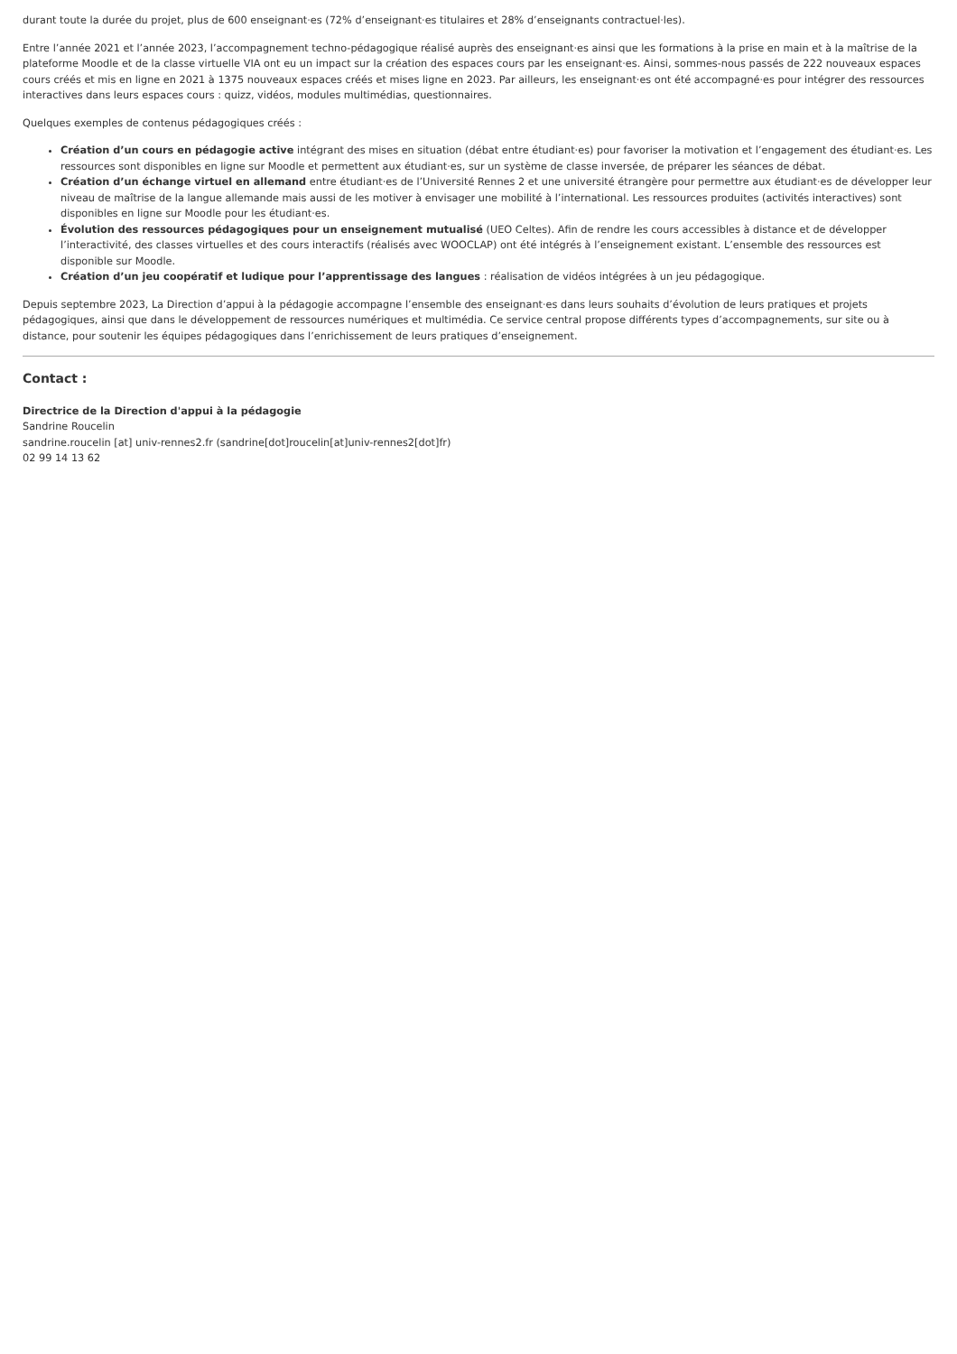durant toute la durée du projet, plus de 600 enseignant·es (72% d’enseignant·es titulaires et 28% d’enseignants contractuel·les).
Entre l’année 2021 et l’année 2023, l’accompagnement techno-pédagogique réalisé auprès des enseignant·es ainsi que les formations à la prise en main et à la maîtrise de la plateforme Moodle et de la classe virtuelle VIA ont eu un impact sur la création des espaces cours par les enseignant·es. Ainsi, sommes-nous passés de 222 nouveaux espaces cours créés et mis en ligne en 2021 à 1375 nouveaux espaces créés et mises ligne en 2023. Par ailleurs, les enseignant·es ont été accompagné·es pour intégrer des ressources interactives dans leurs espaces cours : quizz, vidéos, modules multimédias, questionnaires.
Quelques exemples de contenus pédagogiques créés :
Création d’un cours en pédagogie active intégrant des mises en situation (débat entre étudiant·es) pour favoriser la motivation et l’engagement des étudiant·es. Les ressources sont disponibles en ligne sur Moodle et permettent aux étudiant·es, sur un système de classe inversée, de préparer les séances de débat.
Création d’un échange virtuel en allemand entre étudiant·es de l’Université Rennes 2 et une université étrangère pour permettre aux étudiant·es de développer leur niveau de maîtrise de la langue allemande mais aussi de les motiver à envisager une mobilité à l’international. Les ressources produites (activités interactives) sont disponibles en ligne sur Moodle pour les étudiant·es.
Évolution des ressources pédagogiques pour un enseignement mutualisé (UEO Celtes). Afin de rendre les cours accessibles à distance et de développer l’interactivité, des classes virtuelles et des cours interactifs (réalisés avec WOOCLAP) ont été intégrés à l’enseignement existant. L’ensemble des ressources est disponible sur Moodle.
Création d’un jeu coopératif et ludique pour l’apprentissage des langues : réalisation de vidéos intégrées à un jeu pédagogique.
Depuis septembre 2023, La Direction d’appui à la pédagogie accompagne l’ensemble des enseignant·es dans leurs souhaits d’évolution de leurs pratiques et projets pédagogiques, ainsi que dans le développement de ressources numériques et multimédia. Ce service central propose différents types d’accompagnements, sur site ou à distance, pour soutenir les équipes pédagogiques dans l’enrichissement de leurs pratiques d’enseignement.
Contact :
Directrice de la Direction d'appui à la pédagogie
Sandrine Roucelin
sandrine.roucelin [at] univ-rennes2.fr (sandrine[dot]roucelin[at]univ-rennes2[dot]fr)
02 99 14 13 62